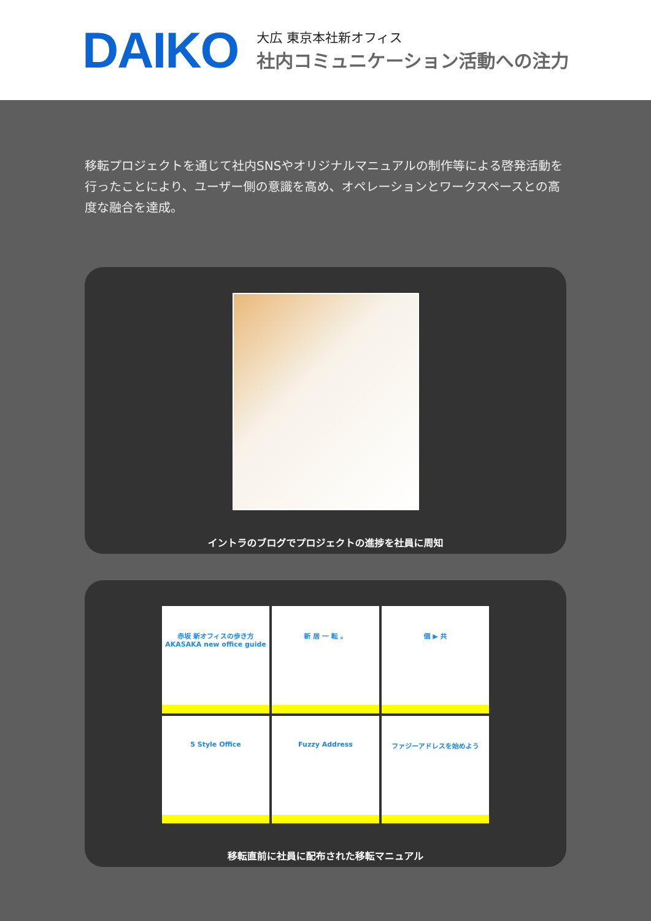DAIKO
大広 東京本社新オフィス
社内コミュニケーション活動への注力
移転プロジェクトを通じて社内SNSやオリジナルマニュアルの制作等による啓発活動を行ったことにより、ユーザー側の意識を高め、オペレーションとワークスペースとの高度な融合を達成。
イントラのブログでプロジェクトの進捗を社員に周知
赤坂 新オフィスの歩き方
AKASAKA new office guide
新 居 一 転 。
個 ▶ 共
5 Style Office
Fuzzy Address
ファジーアドレスを始めよう
移転直前に社員に配布された移転マニュアル